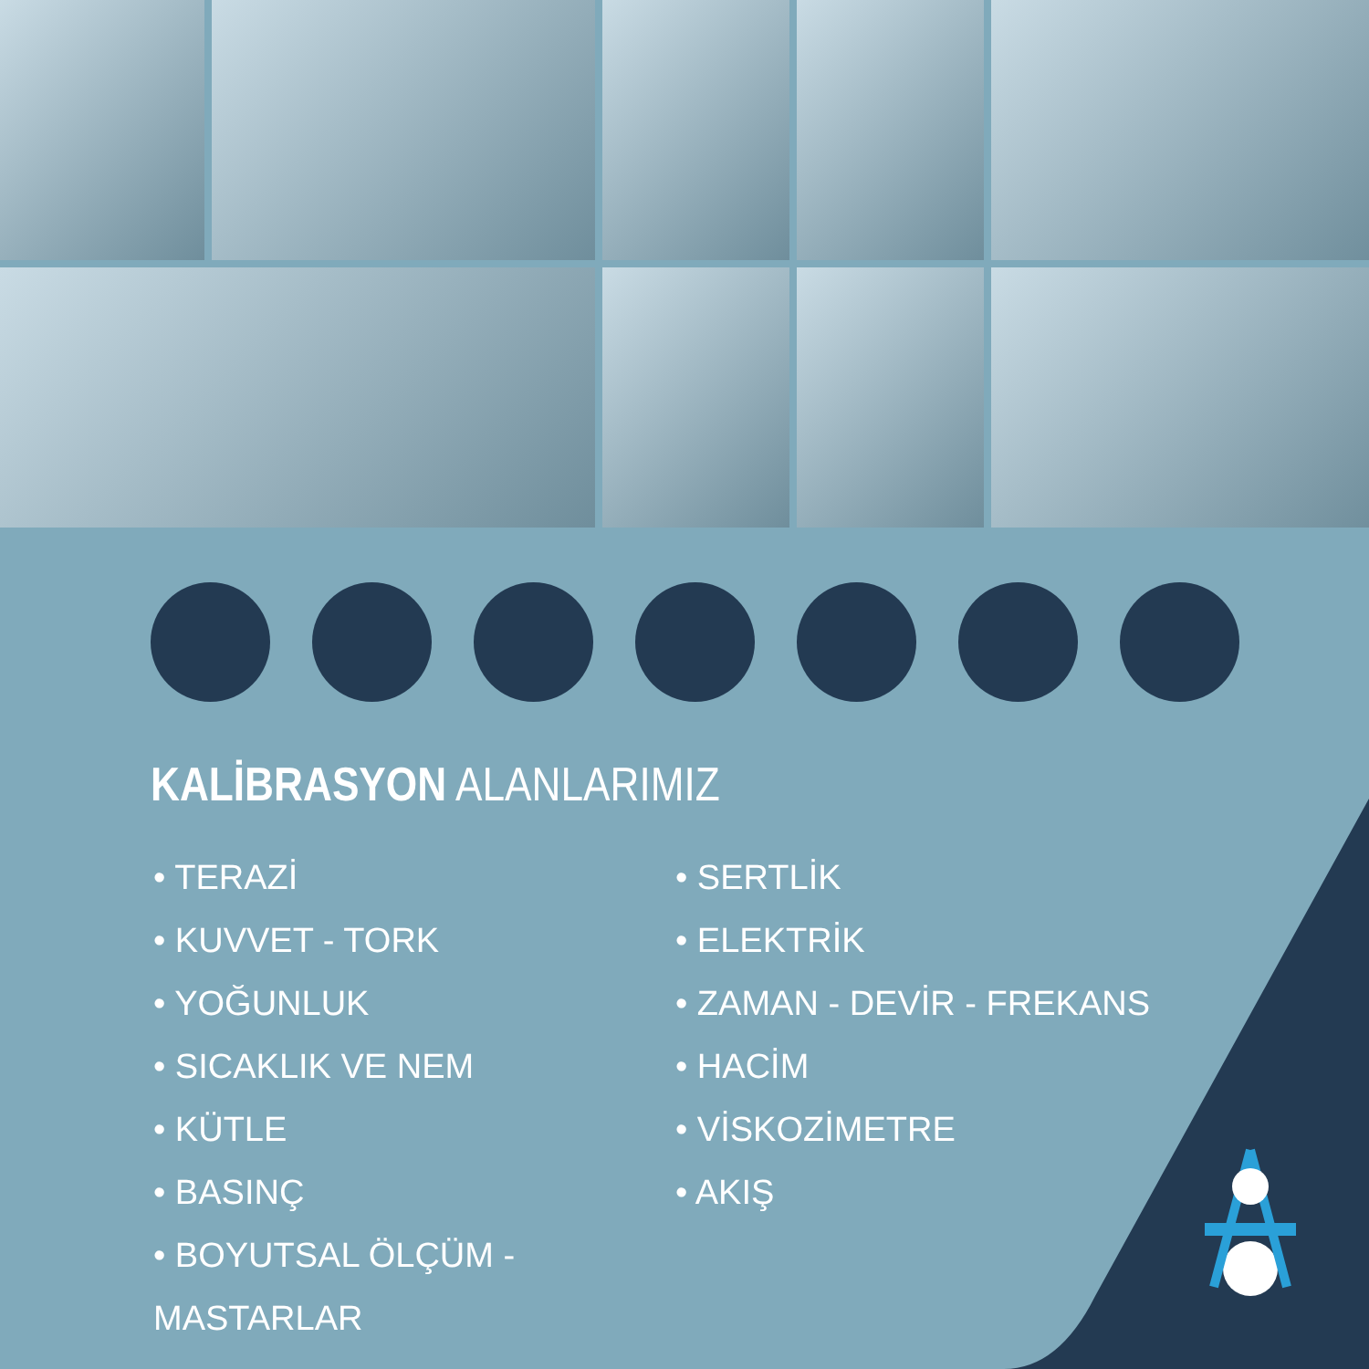KALİBRASYON ALANLARIMIZ
• TERAZİ
• KUVVET - TORK
• YOĞUNLUK
• SICAKLIK VE NEM
• KÜTLE
• BASINÇ
• BOYUTSAL ÖLÇÜM - MASTARLAR
• SERTLİK
• ELEKTRİK
• ZAMAN - DEVİR - FREKANS
• HACİM
• VİSKOZİMETRE
• AKIŞ